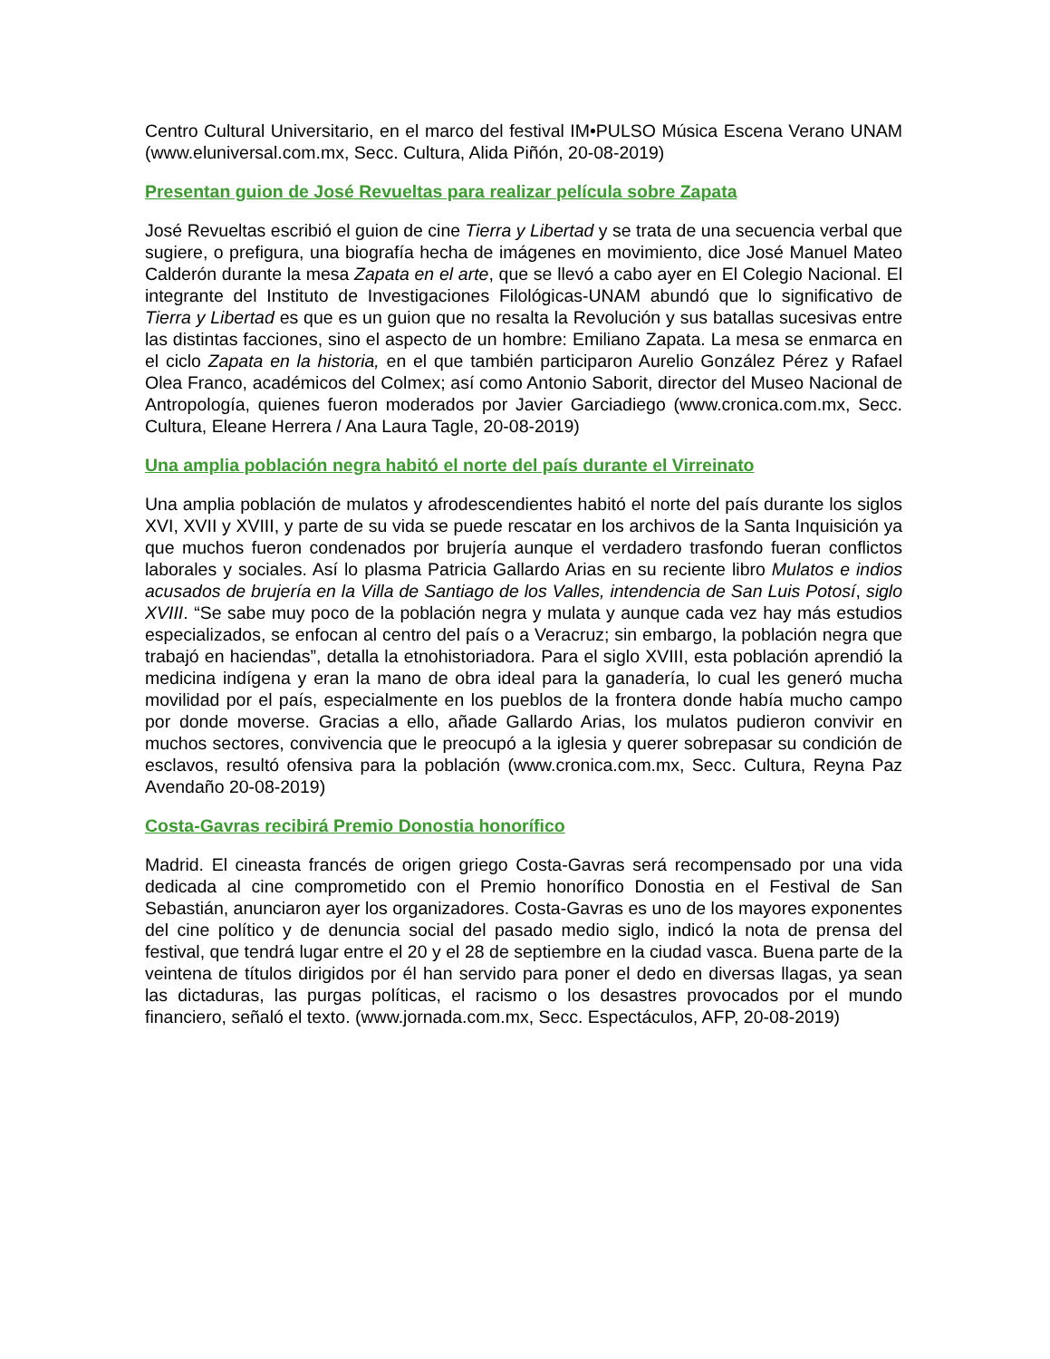Centro Cultural Universitario, en el marco del festival IM•PULSO Música Escena Verano UNAM (www.eluniversal.com.mx, Secc. Cultura, Alida Piñón, 20-08-2019)
Presentan guion de José Revueltas para realizar película sobre Zapata
José Revueltas escribió el guion de cine Tierra y Libertad y se trata de una secuencia verbal que sugiere, o prefigura, una biografía hecha de imágenes en movimiento, dice José Manuel Mateo Calderón durante la mesa Zapata en el arte, que se llevó a cabo ayer en El Colegio Nacional. El integrante del Instituto de Investigaciones Filológicas-UNAM abundó que lo significativo de Tierra y Libertad es que es un guion que no resalta la Revolución y sus batallas sucesivas entre las distintas facciones, sino el aspecto de un hombre: Emiliano Zapata. La mesa se enmarca en el ciclo Zapata en la historia, en el que también participaron Aurelio González Pérez y Rafael Olea Franco, académicos del Colmex; así como Antonio Saborit, director del Museo Nacional de Antropología, quienes fueron moderados por Javier Garciadiego (www.cronica.com.mx, Secc. Cultura, Eleane Herrera / Ana Laura Tagle, 20-08-2019)
Una amplia población negra habitó el norte del país durante el Virreinato
Una amplia población de mulatos y afrodescendientes habitó el norte del país durante los siglos XVI, XVII y XVIII, y parte de su vida se puede rescatar en los archivos de la Santa Inquisición ya que muchos fueron condenados por brujería aunque el verdadero trasfondo fueran conflictos laborales y sociales. Así lo plasma Patricia Gallardo Arias en su reciente libro Mulatos e indios acusados de brujería en la Villa de Santiago de los Valles, intendencia de San Luis Potosí, siglo XVIII. “Se sabe muy poco de la población negra y mulata y aunque cada vez hay más estudios especializados, se enfocan al centro del país o a Veracruz; sin embargo, la población negra que trabajó en haciendas”, detalla la etnohistoriadora. Para el siglo XVIII, esta población aprendió la medicina indígena y eran la mano de obra ideal para la ganadería, lo cual les generó mucha movilidad por el país, especialmente en los pueblos de la frontera donde había mucho campo por donde moverse. Gracias a ello, añade Gallardo Arias, los mulatos pudieron convivir en muchos sectores, convivencia que le preocupó a la iglesia y querer sobrepasar su condición de esclavos, resultó ofensiva para la población (www.cronica.com.mx, Secc. Cultura, Reyna Paz Avendaño 20-08-2019)
Costa-Gavras recibirá Premio Donostia honorífico
Madrid. El cineasta francés de origen griego Costa-Gavras será recompensado por una vida dedicada al cine comprometido con el Premio honorífico Donostia en el Festival de San Sebastián, anunciaron ayer los organizadores. Costa-Gavras es uno de los mayores exponentes del cine político y de denuncia social del pasado medio siglo, indicó la nota de prensa del festival, que tendrá lugar entre el 20 y el 28 de septiembre en la ciudad vasca. Buena parte de la veintena de títulos dirigidos por él han servido para poner el dedo en diversas llagas, ya sean las dictaduras, las purgas políticas, el racismo o los desastres provocados por el mundo financiero, señaló el texto. (www.jornada.com.mx, Secc. Espectáculos, AFP, 20-08-2019)